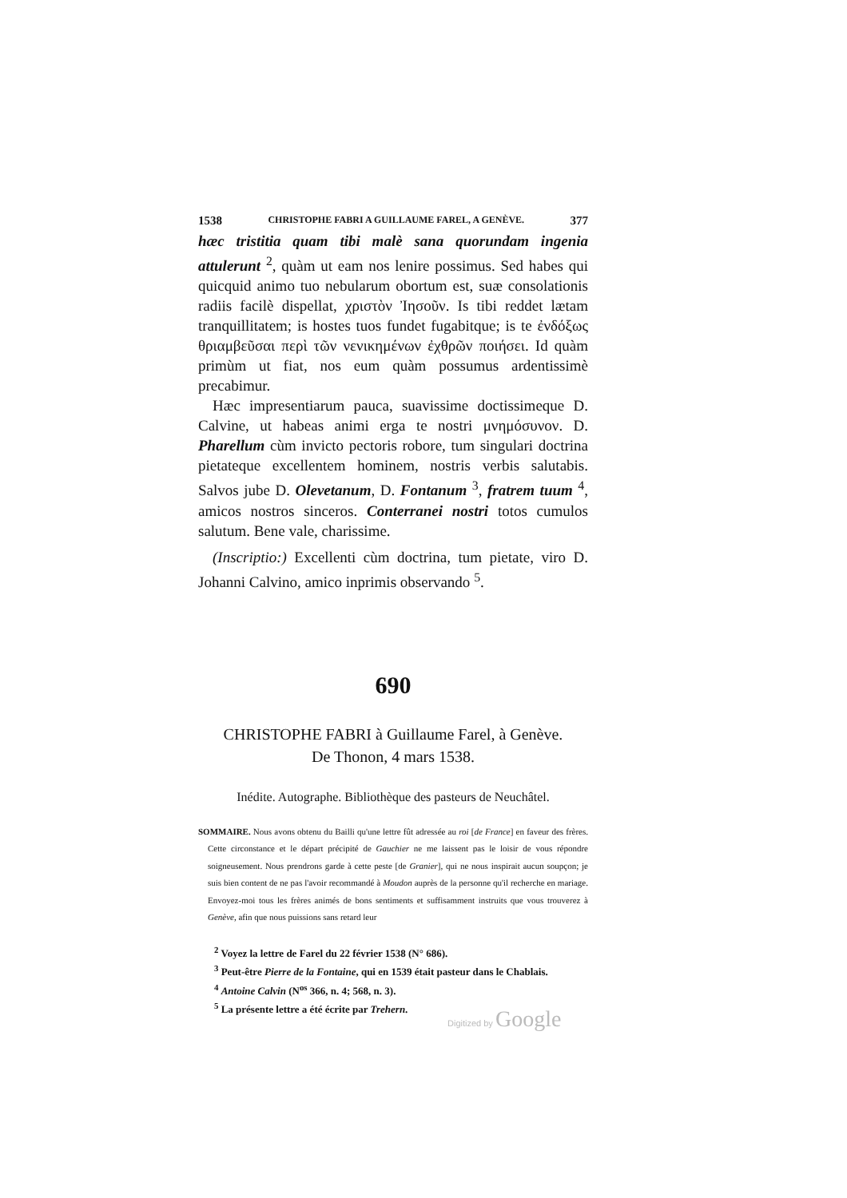1538 CHRISTOPHE FABRI A GUILLAUME FAREL, A GENÈVE. 377
hæc tristitia quam tibi malè sana quorundam ingenia attulerunt <sup>2</sup>, quàm ut eam nos lenire possimus. Sed habes qui quicquid animo tuo nebularum obortum est, suæ consolationis radiis facilè dispellat, χριστὸν Ἰησοῦν. Is tibi reddet lætam tranquillitatem; is hostes tuos fundet fugabitque; is te ἐνδόξως θριαμβεῦσαι περὶ τῶν νενικημένων ἐχθρῶν ποιήσει. Id quàm primùm ut fiat, nos eum quàm possumus ardentissimè precabimur.
Hæc impresentiarum pauca, suavissime doctissimeque D. Calvine, ut habeas animi erga te nostri μνημόσυνον. D. Pharellum cùm invicto pectoris robore, tum singulari doctrina pietateque excellentem hominem, nostris verbis salutabis. Salvos jube D. Oleveta­num, D. Fontanum <sup>3</sup>, fratrem tuum <sup>4</sup>, amicos nostros sinceros. Conterranei nostri totos cumulos salutum. Bene vale, charissime.
(Inscriptio:) Excellenti cùm doctrina, tum pietate, viro D. Johanni Calvino, amico inprimis observando <sup>5</sup>.
690
CHRISTOPHE FABRI à Guillaume Farel, à Genève.
De Thonon, 4 mars 1538.
Inédite. Autographe. Bibliothèque des pasteurs de Neuchâtel.
SOMMAIRE. Nous avons obtenu du Bailli qu'une lettre fût adressée au roi [de France] en faveur des frères. Cette circonstance et le départ précipité de Gauchier ne me laissent pas le loisir de vous répondre soigneusement. Nous prendrons garde à cette peste [de Granier], qui ne nous inspirait aucun soupçon; je suis bien content de ne pas l'avoir recommandé à Moudon auprès de la personne qu'il recherche en mariage. Envoyez-moi tous les frères animés de bons sentiments et suffisamment instruits que vous trouverez à Genève, afin que nous puissions sans retard leur
<sup>2</sup> Voyez la lettre de Farel du 22 février 1538 (N° 686).
<sup>3</sup> Peut-être Pierre de la Fontaine, qui en 1539 était pasteur dans le Chablais.
<sup>4</sup> Antoine Calvin (N<sup>os</sup> 366, n. 4; 568, n. 3).
<sup>5</sup> La présente lettre a été écrite par Trehern.
Digitized by Google